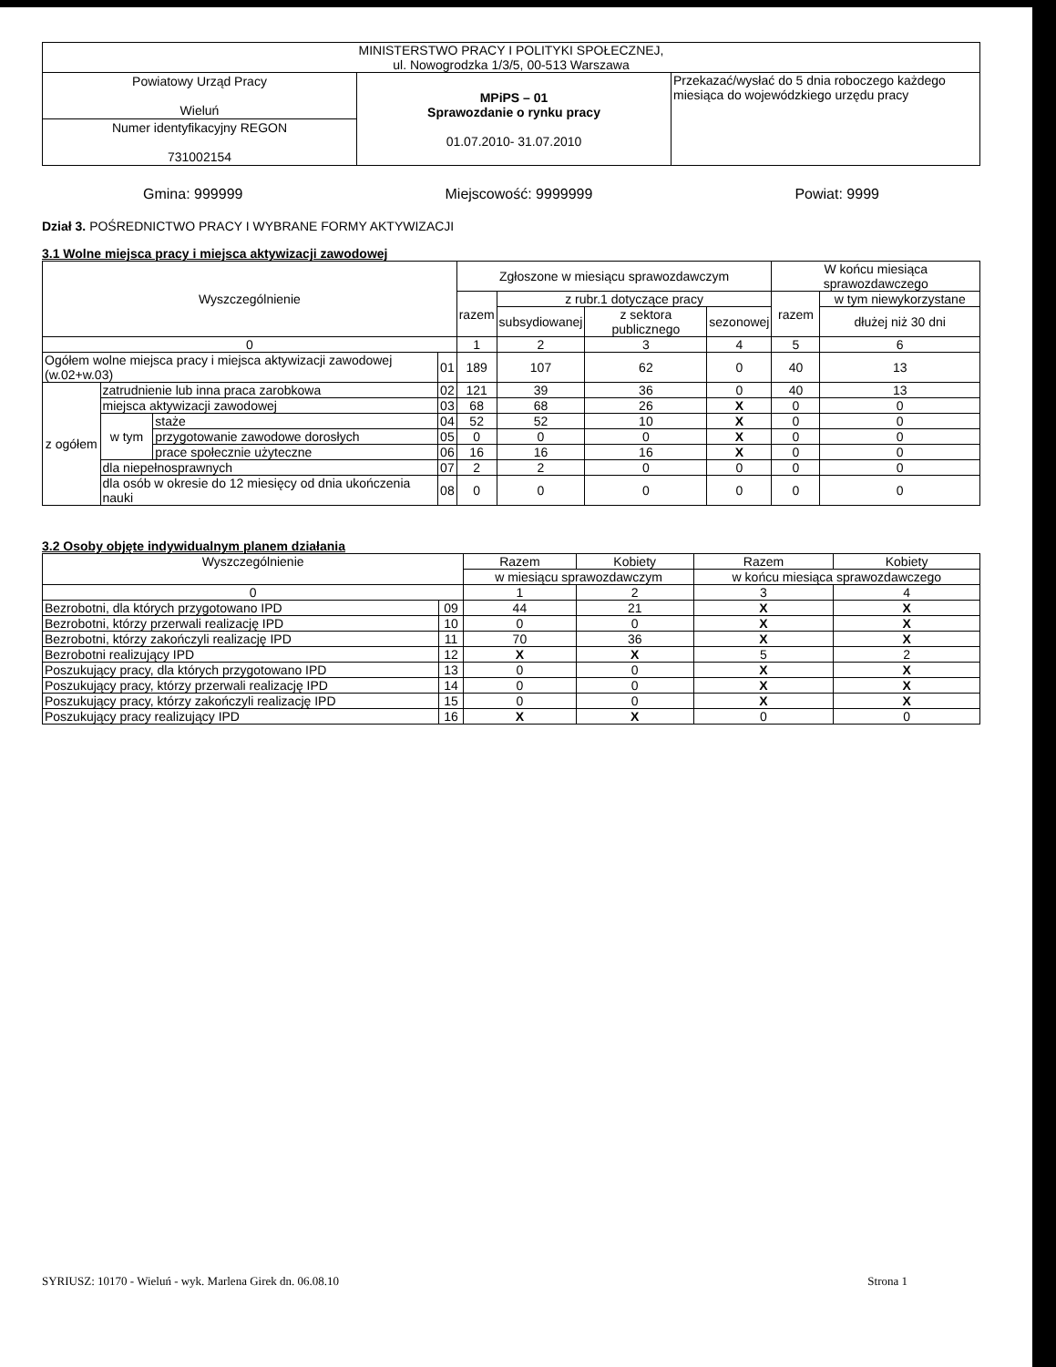| MINISTERSTWO PRACY I POLITYKI SPOŁECZNEJ, ul. Nowogrodzka 1/3/5, 00-513 Warszawa | | |
| Powiatowy Urząd Pracy Wieluń | MPiPS – 01 Sprawozdanie o rynku pracy 01.07.2010- 31.07.2010 | Przekazać/wysłać do 5 dnia roboczego każdego miesiąca do wojewódzkiego urzędu pracy |
| Numer identyfikacyjny REGON 731002154 | | |
Gmina: 999999 Miejscowość: 9999999 Powiat: 9999
Dział 3. POŚREDNICTWO PRACY I WYBRANE FORMY AKTYWIZACJI
3.1 Wolne miejsca pracy i miejsca aktywizacji zawodowej
| Wyszczególnienie | | | | Zgłoszone w miesiącu sprawozdawczym | | | | W końcu miesiąca sprawozdawczego | |
| --- | --- | --- | --- | --- | --- | --- | --- | --- | --- |
| | | | | razem | z rubr.1 dotyczące pracy | | | razem | w tym niewykorzystane |
| | | | | | subsydiowanej | z sektora publicznego | sezonowej | | dłużej niż 30 dni |
| 0 | | | | 1 | 2 | 3 | 4 | 5 | 6 |
| Ogółem wolne miejsca pracy i miejsca aktywizacji zawodowej (w.02+w.03) | | | 01 | 189 | 107 | 62 | 0 | 40 | 13 |
| z ogółem | zatrudnienie lub inna praca zarobkowa | | 02 | 121 | 39 | 36 | 0 | 40 | 13 |
| | miejsca aktywizacji zawodowej | | 03 | 68 | 68 | 26 | X | 0 | 0 |
| | w tym | staże | 04 | 52 | 52 | 10 | X | 0 | 0 |
| | | przygotowanie zawodowe dorosłych | 05 | 0 | 0 | 0 | X | 0 | 0 |
| | | prace społecznie użyteczne | 06 | 16 | 16 | 16 | X | 0 | 0 |
| | dla niepełnosprawnych | | 07 | 2 | 2 | 0 | 0 | 0 | 0 |
| | dla osób w okresie do 12 miesięcy od dnia ukończenia nauki | | 08 | 0 | 0 | 0 | 0 | 0 | 0 |
3.2 Osoby objęte indywidualnym planem działania
| Wyszczególnienie | | Razem | Kobiety | Razem | Kobiety |
| --- | --- | --- | --- | --- | --- |
| | | w miesiącu sprawozdawczym | | w końcu miesiąca sprawozdawczego | |
| 0 | | 1 | 2 | 3 | 4 |
| Bezrobotni, dla których przygotowano IPD | 09 | 44 | 21 | X | X |
| Bezrobotni, którzy przerwali realizację IPD | 10 | 0 | 0 | X | X |
| Bezrobotni, którzy zakończyli realizację IPD | 11 | 70 | 36 | X | X |
| Bezrobotni realizujący IPD | 12 | X | X | 5 | 2 |
| Poszukujący pracy, dla których przygotowano IPD | 13 | 0 | 0 | X | X |
| Poszukujący pracy, którzy przerwali realizację IPD | 14 | 0 | 0 | X | X |
| Poszukujący pracy, którzy zakończyli realizację IPD | 15 | 0 | 0 | X | X |
| Poszukujący pracy realizujący IPD | 16 | X | X | 0 | 0 |
SYRIUSZ: 10170 - Wieluń - wyk. Marlena Girek dn. 06.08.10 Strona 1